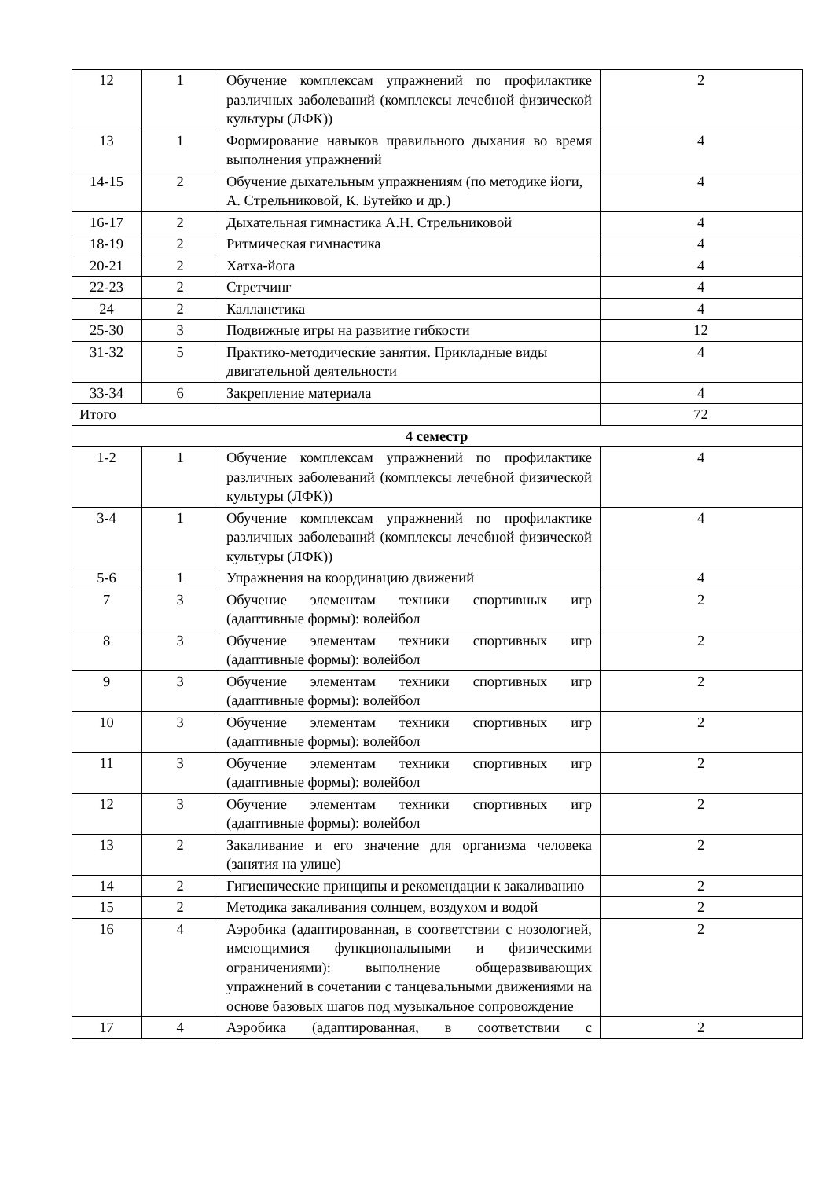| 12 | 1 | Обучение комплексам упражнений по профилактике различных заболеваний (комплексы лечебной физической культуры (ЛФК)) | 2 |
| 13 | 1 | Формирование навыков правильного дыхания во время выполнения упражнений | 4 |
| 14-15 | 2 | Обучение дыхательным упражнениям (по методике йоги, А. Стрельниковой, К. Бутейко и др.) | 4 |
| 16-17 | 2 | Дыхательная гимнастика А.Н. Стрельниковой | 4 |
| 18-19 | 2 | Ритмическая гимнастика | 4 |
| 20-21 | 2 | Хатха-йога | 4 |
| 22-23 | 2 | Стретчинг | 4 |
| 24 | 2 | Калланетика | 4 |
| 25-30 | 3 | Подвижные игры на развитие гибкости | 12 |
| 31-32 | 5 | Практико-методические занятия. Прикладные виды двигательной деятельности | 4 |
| 33-34 | 6 | Закрепление материала | 4 |
| Итого | | | 72 |
| 4 семестр | | | |
| 1-2 | 1 | Обучение комплексам упражнений по профилактике различных заболеваний (комплексы лечебной физической культуры (ЛФК)) | 4 |
| 3-4 | 1 | Обучение комплексам упражнений по профилактике различных заболеваний (комплексы лечебной физической культуры (ЛФК)) | 4 |
| 5-6 | 1 | Упражнения на координацию движений | 4 |
| 7 | 3 | Обучение элементам техники спортивных игр (адаптивные формы): волейбол | 2 |
| 8 | 3 | Обучение элементам техники спортивных игр (адаптивные формы): волейбол | 2 |
| 9 | 3 | Обучение элементам техники спортивных игр (адаптивные формы): волейбол | 2 |
| 10 | 3 | Обучение элементам техники спортивных игр (адаптивные формы): волейбол | 2 |
| 11 | 3 | Обучение элементам техники спортивных игр (адаптивные формы): волейбол | 2 |
| 12 | 3 | Обучение элементам техники спортивных игр (адаптивные формы): волейбол | 2 |
| 13 | 2 | Закаливание и его значение для организма человека (занятия на улице) | 2 |
| 14 | 2 | Гигиенические принципы и рекомендации к закаливанию | 2 |
| 15 | 2 | Методика закаливания солнцем, воздухом и водой | 2 |
| 16 | 4 | Аэробика (адаптированная, в соответствии с нозологией, имеющимися функциональными и физическими ограничениями): выполнение общеразвивающих упражнений в сочетании с танцевальными движениями на основе базовых шагов под музыкальное сопровождение | 2 |
| 17 | 4 | Аэробика (адаптированная, в соответствии с | 2 |